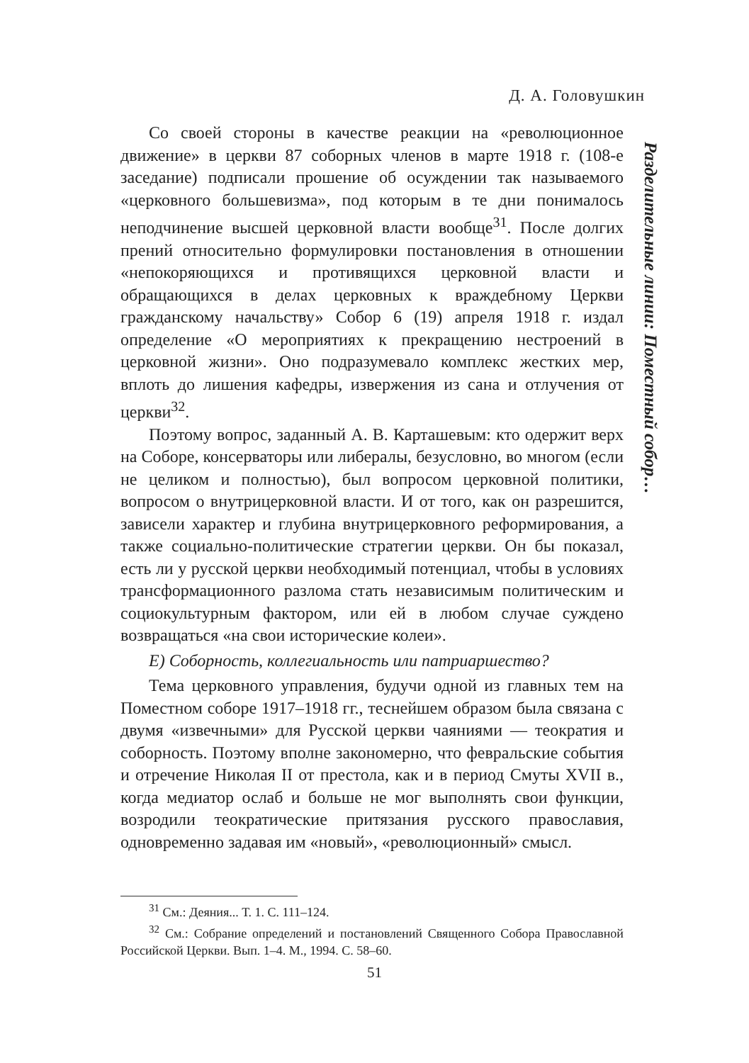Д. А. Головушкин
Разделительные линии: Поместный собор…
Со своей стороны в качестве реакции на «революционное движение» в церкви 87 соборных членов в марте 1918 г. (108-е заседание) подписали прошение об осуждении так называемого «церковного большевизма», под которым в те дни понималось неподчинение высшей церковной власти вообще<sup>31</sup>. После долгих прений относительно формулировки постановления в отношении «непокоряющихся и противящихся церковной власти и обращающихся в делах церковных к враждебному Церкви гражданскому начальству» Собор 6 (19) апреля 1918 г. издал определение «О мероприятиях к прекращению нестроений в церковной жизни». Оно подразумевало комплекс жестких мер, вплоть до лишения кафедры, извержения из сана и отлучения от церкви<sup>32</sup>.
Поэтому вопрос, заданный А. В. Карташевым: кто одержит верх на Соборе, консерваторы или либералы, безусловно, во многом (если не целиком и полностью), был вопросом церковной политики, вопросом о внутрицерковной власти. И от того, как он разрешится, зависели характер и глубина внутрицерковного реформирования, а также социально-политические стратегии церкви. Он бы показал, есть ли у русской церкви необходимый потенциал, чтобы в условиях трансформационного разлома стать независимым политическим и социокультурным фактором, или ей в любом случае суждено возвращаться «на свои исторические колеи».
Е) Соборность, коллегиальность или патриаршество?
Тема церковного управления, будучи одной из главных тем на Поместном соборе 1917–1918 гг., теснейшем образом была связана с двумя «извечными» для Русской церкви чаяниями — теократия и соборность. Поэтому вполне закономерно, что февральские события и отречение Николая II от престола, как и в период Смуты XVII в., когда медиатор ослаб и больше не мог выполнять свои функции, возродили теократические притязания русского православия, одновременно задавая им «новый», «революционный» смысл.
<sup>31</sup> См.: Деяния... Т. 1. С. 111–124.
<sup>32</sup> См.: Собрание определений и постановлений Священного Собора Православной Российской Церкви. Вып. 1–4. М., 1994. С. 58–60.
51